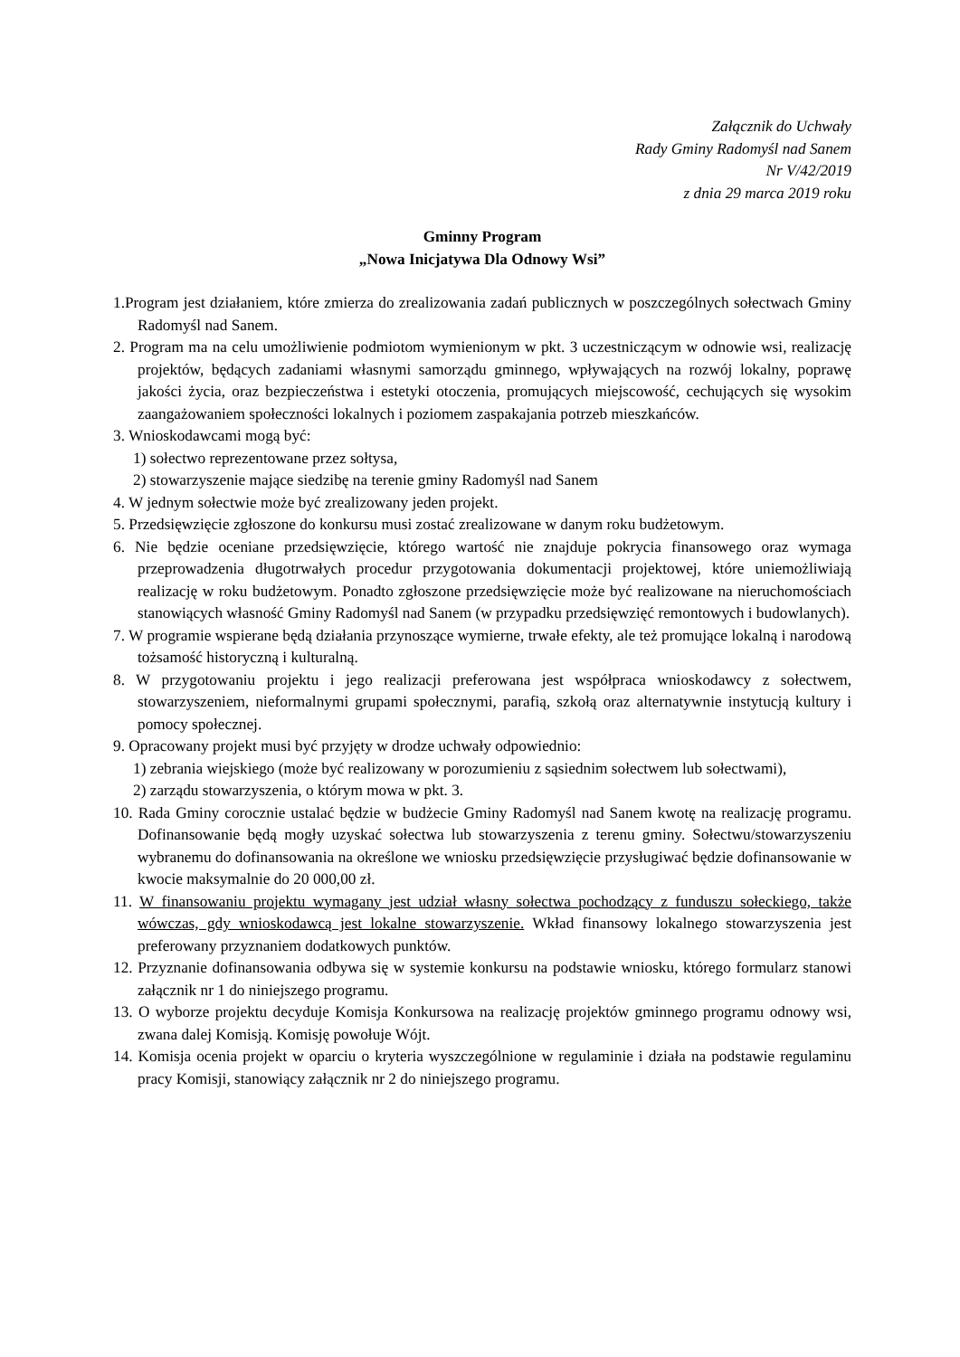Załącznik do Uchwały
Rady Gminy Radomyśl nad Sanem
Nr V/42/2019
z dnia 29 marca 2019 roku
Gminny Program
„Nowa Inicjatywa Dla Odnowy Wsi”
1.Program jest działaniem, które zmierza do zrealizowania zadań publicznych w poszczególnych sołectwach Gminy Radomyśl nad Sanem.
2. Program ma na celu umożliwienie podmiotom wymienionym w pkt. 3 uczestniczącym w odnowie wsi, realizację projektów, będących zadaniami własnymi samorządu gminnego, wpływających na rozwój lokalny, poprawę jakości życia, oraz bezpieczeństwa i estetyki otoczenia, promujących miejscowość, cechujących się wysokim zaangażowaniem społeczności lokalnych i poziomem zaspakajania potrzeb mieszkańców.
3. Wnioskodawcami mogą być:
1) sołectwo reprezentowane przez sołtysa,
2) stowarzyszenie mające siedzibę na terenie gminy Radomyśl nad Sanem
4. W jednym sołectwie może być zrealizowany jeden projekt.
5. Przedsięwzięcie zgłoszone do konkursu musi zostać zrealizowane w danym roku budżetowym.
6. Nie będzie oceniane przedsięwzięcie, którego wartość nie znajduje pokrycia finansowego oraz wymaga przeprowadzenia długotrwałych procedur przygotowania dokumentacji projektowej, które uniemożliwiają realizację w roku budżetowym. Ponadto zgłoszone przedsięwzięcie może być realizowane na nieruchomościach stanowiących własność Gminy Radomyśl nad Sanem (w przypadku przedsięwzięć remontowych i budowlanych).
7. W programie wspierane będą działania przynoszące wymierne, trwałe efekty, ale też promujące lokalną i narodową tożsamość historyczną i kulturalną.
8. W przygotowaniu projektu i jego realizacji preferowana jest współpraca wnioskodawcy z sołectwem, stowarzyszeniem, nieformalnymi grupami społecznymi, parafią, szkołą oraz alternatywnie instytucją kultury i pomocy społecznej.
9. Opracowany projekt musi być przyjęty w drodze uchwały odpowiednio:
1) zebrania wiejskiego (może być realizowany w porozumieniu z sąsiednim sołectwem lub sołectwami),
2) zarządu stowarzyszenia, o którym mowa w pkt. 3.
10. Rada Gminy corocznie ustalać będzie w budżecie Gminy Radomyśl nad Sanem kwotę na realizację programu. Dofinansowanie będą mogły uzyskać sołectwa lub stowarzyszenia z terenu gminy. Sołectwu/stowarzyszeniu wybranemu do dofinansowania na określone we wniosku przedsięwzięcie przysługiwać będzie dofinansowanie w kwocie maksymalnie do 20 000,00 zł.
11. W finansowaniu projektu wymagany jest udział własny sołectwa pochodzący z funduszu sołeckiego, także wówczas, gdy wnioskodawcą jest lokalne stowarzyszenie. Wkład finansowy lokalnego stowarzyszenia jest preferowany przyznaniem dodatkowych punktów.
12. Przyznanie dofinansowania odbywa się w systemie konkursu na podstawie wniosku, którego formularz stanowi załącznik nr 1 do niniejszego programu.
13. O wyborze projektu decyduje Komisja Konkursowa na realizację projektów gminnego programu odnowy wsi, zwana dalej Komisją. Komisję powołuje Wójt.
14. Komisja ocenia projekt w oparciu o kryteria wyszczególnione w regulaminie i działa na podstawie regulaminu pracy Komisji, stanowiący załącznik nr 2 do niniejszego programu.